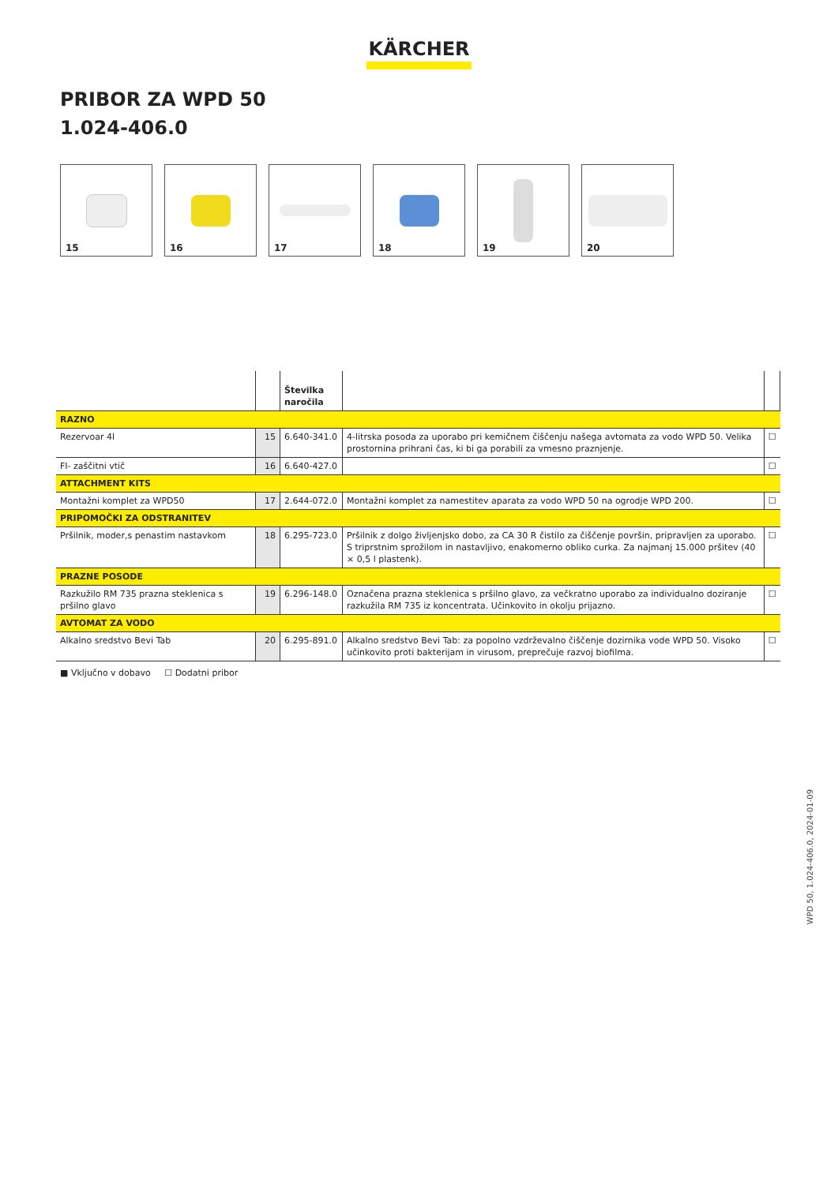KÄRCHER
PRIBOR ZA WPD 50
1.024-406.0
15 16 17 18 19 20
| | | Številka naročila | | |
| --- | --- | --- | --- | --- |
| RAZNO | | | | |
| Rezervoar 4l | 15 | 6.640-341.0 | 4-litrska posoda za uporabo pri kemičnem čiščenju našega avtomata za vodo WPD 50. Velika prostornina prihrani čas, ki bi ga porabili za vmesno praznjenje. | ☐ |
| FI- zaščitni vtič | 16 | 6.640-427.0 | | ☐ |
| ATTACHMENT KITS | | | | |
| Montažni komplet za WPD50 | 17 | 2.644-072.0 | Montažni komplet za namestitev aparata za vodo WPD 50 na ogrodje WPD 200. | ☐ |
| PRIPOMOČKI ZA ODSTRANITEV | | | | |
| Pršilnik, moder,s penastim nastavkom | 18 | 6.295-723.0 | Pršilnik z dolgo življenjsko dobo, za CA 30 R čistilo za čiščenje površin, pripravljen za uporabo. S triprstnim sprožilom in nastavljivo, enakomerno obliko curka. Za najmanj 15.000 pršitev (40 × 0,5 l plastenk). | ☐ |
| PRAZNE POSODE | | | | |
| Razkužilo RM 735 prazna steklenica s pršilno glavo | 19 | 6.296-148.0 | Označena prazna steklenica s pršilno glavo, za večkratno uporabo za individualno doziranje razkužila RM 735 iz koncentrata. Učinkovito in okolju prijazno. | ☐ |
| AVTOMAT ZA VODO | | | | |
| Alkalno sredstvo Bevi Tab | 20 | 6.295-891.0 | Alkalno sredstvo Bevi Tab: za popolno vzdrževalno čiščenje dozirnika vode WPD 50. Visoko učinkovito proti bakterijam in virusom, preprečuje razvoj biofilma. | ☐ |
■ Vključno v dobavo ☐ Dodatni pribor
WPD 50, 1.024-406.0, 2024-01-09